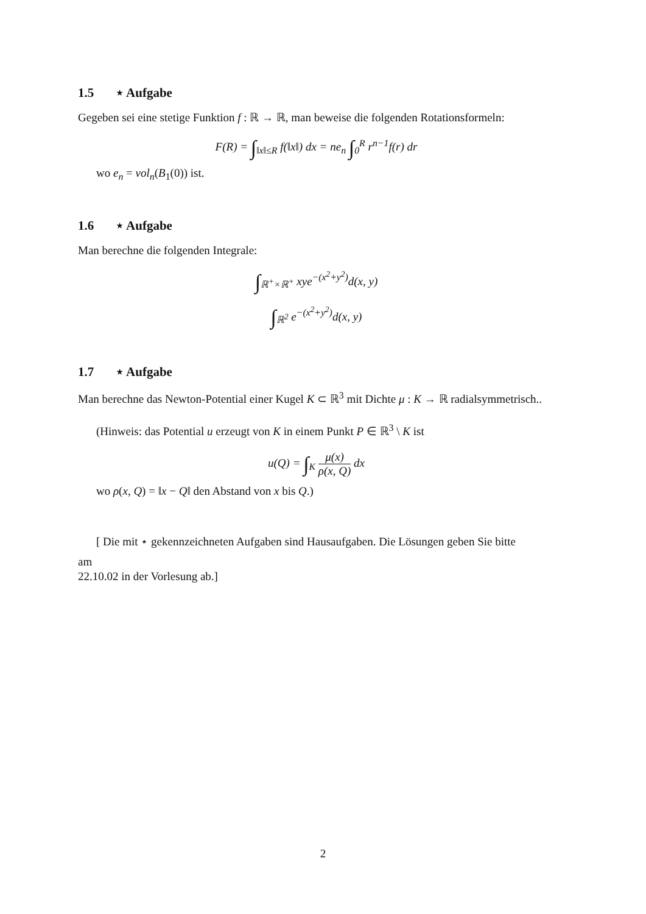1.5 ⋆ Aufgabe
Gegeben sei eine stetige Funktion f : ℝ → ℝ, man beweise die folgenden Rotationsformeln:
F(R) = ∫<sub>‖x‖≤R</sub> f(‖x‖) dx = ne<sub>n</sub> ∫<sub>0</sub><sup>R</sup> r<sup>n−1</sup>f(r) dr
wo e<sub>n</sub> = vol<sub>n</sub>(B<sub>1</sub>(0)) ist.
1.6 ⋆ Aufgabe
Man berechne die folgenden Integrale:
∫<sub>ℝ<sup>+</sup>×ℝ<sup>+</sup></sub> xye<sup>−(x<sup>2</sup>+y<sup>2</sup>)</sup>d(x, y)
∫<sub>ℝ<sup>2</sup></sub> e<sup>−(x<sup>2</sup>+y<sup>2</sup>)</sup>d(x, y)
1.7 ⋆ Aufgabe
Man berechne das Newton-Potential einer Kugel K ⊂ ℝ<sup>3</sup> mit Dichte μ : K → ℝ radialsymmetrisch..
(Hinweis: das Potential u erzeugt von K in einem Punkt P ∈ ℝ<sup>3</sup> \ K ist
u(Q) = ∫<sub>K</sub> μ(x) ρ(x, Q) dx
wo ρ(x, Q) = ‖x − Q‖ den Abstand von x bis Q.)
[ Die mit ⋆ gekennzeichneten Aufgaben sind Hausaufgaben. Die Lösungen geben Sie bitte
am
22.10.02 in der Vorlesung ab.]
2